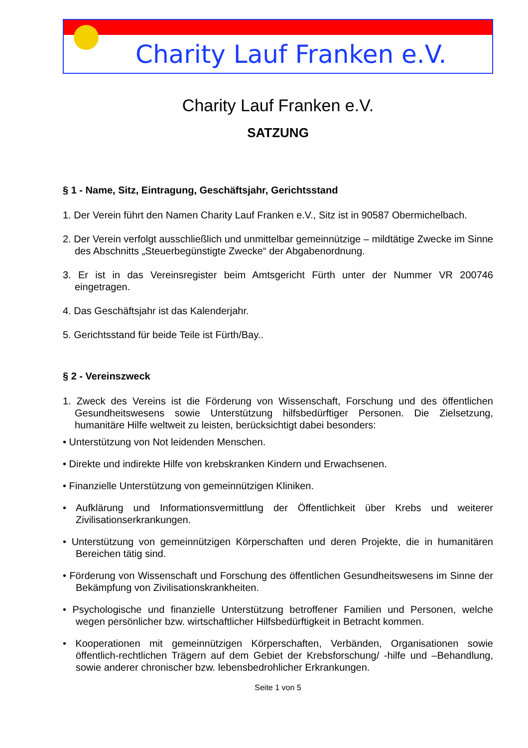Charity Lauf Franken e.V.
Charity Lauf Franken e.V.
SATZUNG
§ 1 - Name, Sitz, Eintragung, Geschäftsjahr, Gerichtsstand
1. Der Verein führt den Namen Charity Lauf Franken e.V., Sitz ist in 90587 Obermichelbach.
2. Der Verein verfolgt ausschließlich und unmittelbar gemeinnützige – mildtätige Zwecke im Sinne des Abschnitts „Steuerbegünstigte Zwecke“ der Abgabenordnung.
3. Er ist in das Vereinsregister beim Amtsgericht Fürth unter der Nummer VR 200746 eingetragen.
4. Das Geschäftsjahr ist das Kalenderjahr.
5. Gerichtsstand für beide Teile ist Fürth/Bay..
§ 2 - Vereinszweck
1. Zweck des Vereins ist die Förderung von Wissenschaft, Forschung und des öffentlichen Gesundheitswesens sowie Unterstützung hilfsbedürftiger Personen. Die Zielsetzung, humanitäre Hilfe weltweit zu leisten, berücksichtigt dabei besonders:
• Unterstützung von Not leidenden Menschen.
• Direkte und indirekte Hilfe von krebskranken Kindern und Erwachsenen.
• Finanzielle Unterstützung von gemeinnützigen Kliniken.
• Aufklärung und Informationsvermittlung der Öffentlichkeit über Krebs und weiterer Zivilisationserkrankungen.
• Unterstützung von gemeinnützigen Körperschaften und deren Projekte, die in humanitären Bereichen tätig sind.
• Förderung von Wissenschaft und Forschung des öffentlichen Gesundheitswesens im Sinne der Bekämpfung von Zivilisationskrankheiten.
• Psychologische und finanzielle Unterstützung betroffener Familien und Personen, welche wegen persönlicher bzw. wirtschaftlicher Hilfsbedürftigkeit in Betracht kommen.
• Kooperationen mit gemeinnützigen Körperschaften, Verbänden, Organisationen sowie öffentlich-rechtlichen Trägern auf dem Gebiet der Krebsforschung/ -hilfe und –Behandlung, sowie anderer chronischer bzw. lebensbedrohlicher Erkrankungen.
Seite 1 von 5